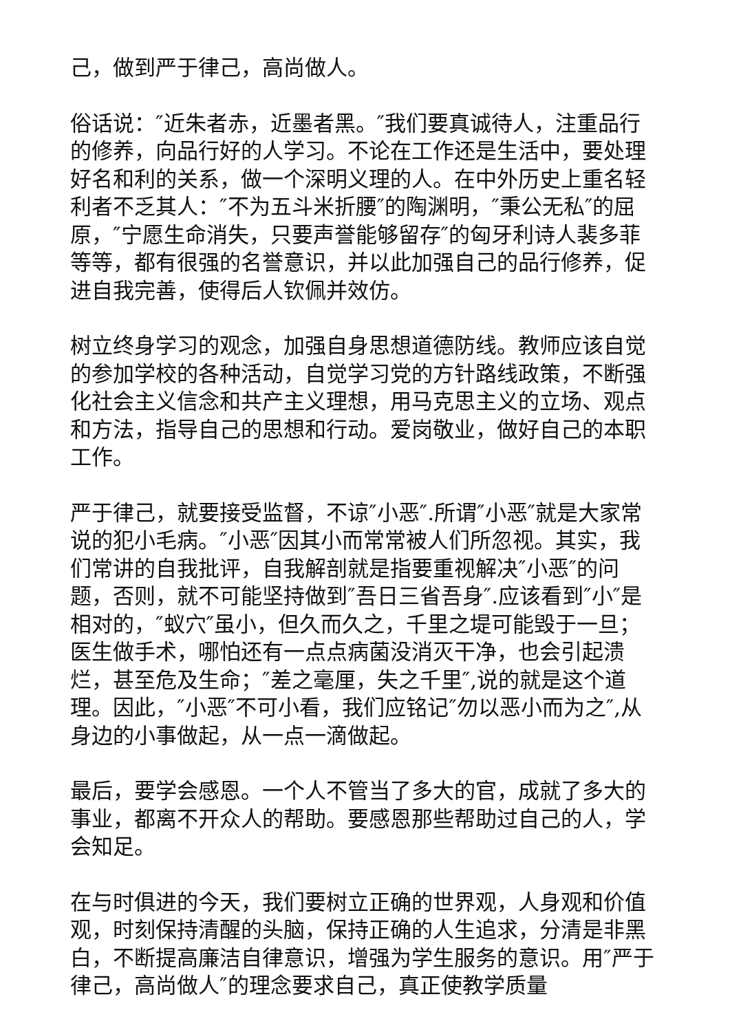己，做到严于律己，高尚做人。
俗话说：″近朱者赤，近墨者黑。″我们要真诚待人，注重品行的修养，向品行好的人学习。不论在工作还是生活中，要处理好名和利的关系，做一个深明义理的人。在中外历史上重名轻利者不乏其人：″不为五斗米折腰″的陶渊明，″秉公无私″的屈原，″宁愿生命消失，只要声誉能够留存″的匈牙利诗人裴多菲等等，都有很强的名誉意识，并以此加强自己的品行修养，促进自我完善，使得后人钦佩并效仿。
树立终身学习的观念，加强自身思想道德防线。教师应该自觉的参加学校的各种活动，自觉学习党的方针路线政策，不断强化社会主义信念和共产主义理想，用马克思主义的立场、观点和方法，指导自己的思想和行动。爱岗敬业，做好自己的本职工作。
严于律己，就要接受监督，不谅″小恶″.所谓″小恶″就是大家常说的犯小毛病。″小恶″因其小而常常被人们所忽视。其实，我们常讲的自我批评，自我解剖就是指要重视解决″小恶″的问题，否则，就不可能坚持做到″吾日三省吾身″.应该看到″小″是相对的，″蚁穴″虽小，但久而久之，千里之堤可能毁于一旦；医生做手术，哪怕还有一点点病菌没消灭干净，也会引起溃烂，甚至危及生命；″差之毫厘，失之千里″,说的就是这个道理。因此，″小恶″不可小看，我们应铭记″勿以恶小而为之″,从身边的小事做起，从一点一滴做起。
最后，要学会感恩。一个人不管当了多大的官，成就了多大的事业，都离不开众人的帮助。要感恩那些帮助过自己的人，学会知足。
在与时俱进的今天，我们要树立正确的世界观，人身观和价值观，时刻保持清醒的头脑，保持正确的人生追求，分清是非黑白，不断提高廉洁自律意识，增强为学生服务的意识。用″严于律己，高尚做人″的理念要求自己，真正使教学质量